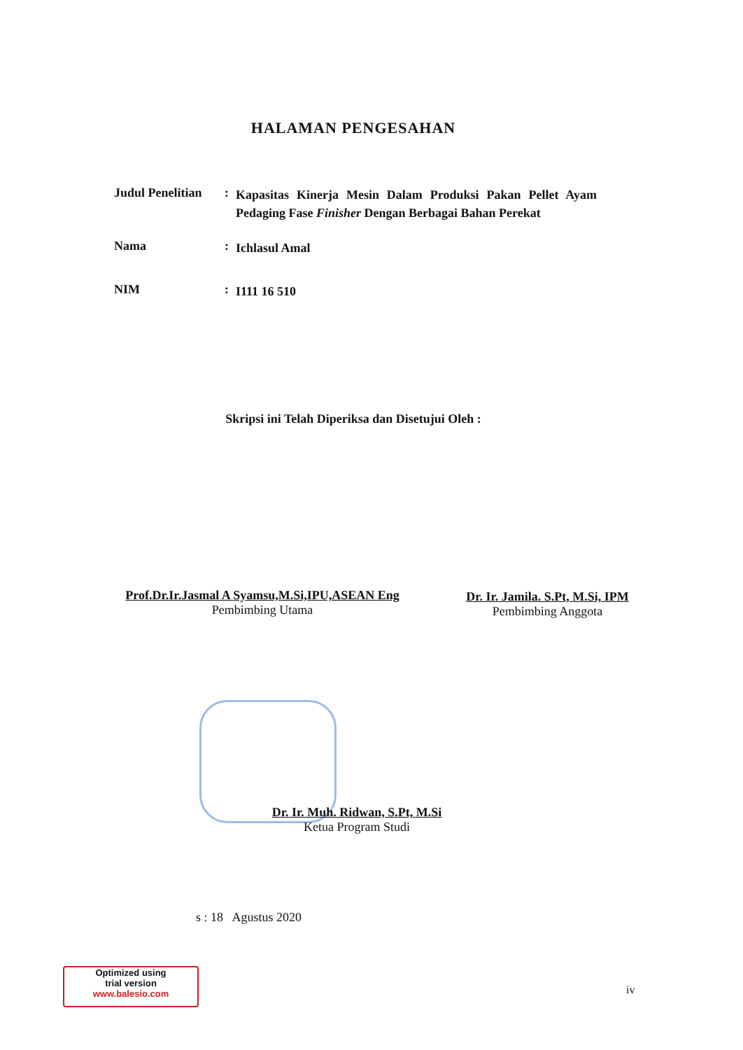HALAMAN PENGESAHAN
Judul Penelitian
:
Kapasitas Kinerja Mesin Dalam Produksi Pakan Pellet Ayam Pedaging Fase Finisher Dengan Berbagai Bahan Perekat
Nama :
Ichlasul Amal
NIM :
I111 16 510
Skripsi ini Telah Diperiksa dan Disetujui Oleh :
Prof.Dr.Ir.Jasmal A Syamsu,M.Si,IPU,ASEAN Eng
Pembimbing Utama
Dr. Ir. Jamila. S.Pt, M.Si, IPM
Pembimbing Anggota
Dr. Ir. Muh. Ridwan, S.Pt, M.Si
Ketua Program Studi
s : 18 Agustus 2020
Optimized using
trial version
www.balesio.com
iv